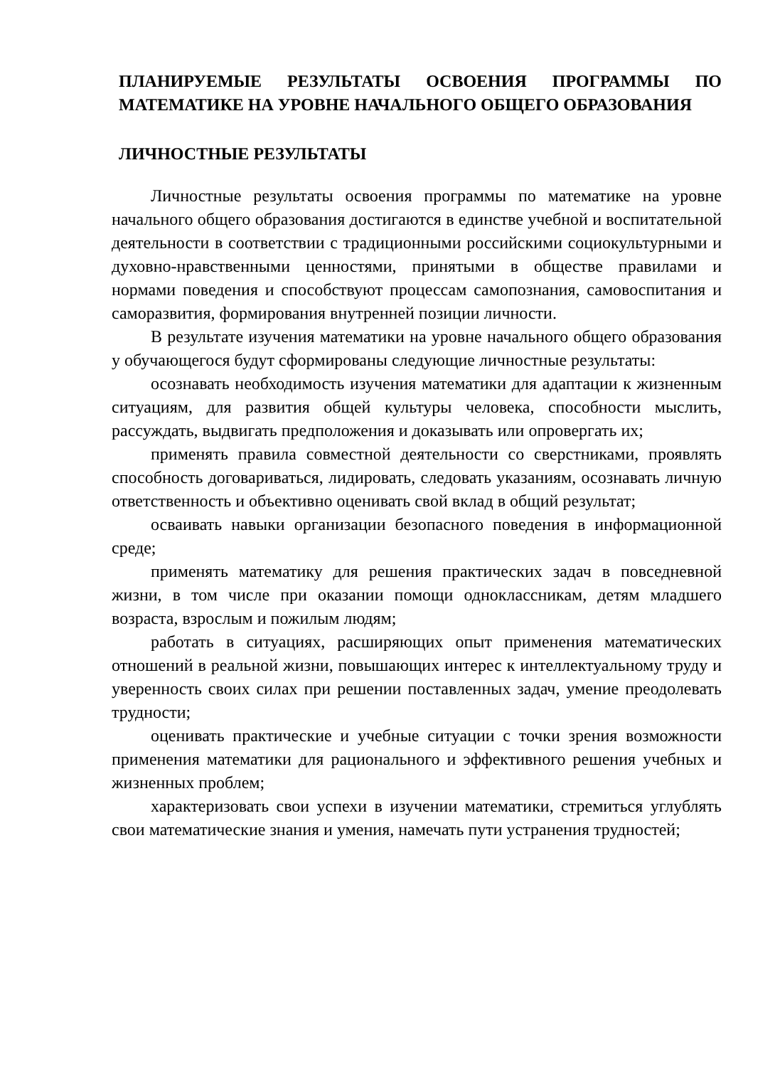ПЛАНИРУЕМЫЕ РЕЗУЛЬТАТЫ ОСВОЕНИЯ ПРОГРАММЫ ПО МАТЕМАТИКЕ НА УРОВНЕ НАЧАЛЬНОГО ОБЩЕГО ОБРАЗОВАНИЯ
ЛИЧНОСТНЫЕ РЕЗУЛЬТАТЫ
Личностные результаты освоения программы по математике на уровне начального общего образования достигаются в единстве учебной и воспитательной деятельности в соответствии с традиционными российскими социокультурными и духовно-нравственными ценностями, принятыми в обществе правилами и нормами поведения и способствуют процессам самопознания, самовоспитания и саморазвития, формирования внутренней позиции личности.
В результате изучения математики на уровне начального общего образования у обучающегося будут сформированы следующие личностные результаты:
осознавать необходимость изучения математики для адаптации к жизненным ситуациям, для развития общей культуры человека, способности мыслить, рассуждать, выдвигать предположения и доказывать или опровергать их;
применять правила совместной деятельности со сверстниками, проявлять способность договариваться, лидировать, следовать указаниям, осознавать личную ответственность и объективно оценивать свой вклад в общий результат;
осваивать навыки организации безопасного поведения в информационной среде;
применять математику для решения практических задач в повседневной жизни, в том числе при оказании помощи одноклассникам, детям младшего возраста, взрослым и пожилым людям;
работать в ситуациях, расширяющих опыт применения математических отношений в реальной жизни, повышающих интерес к интеллектуальному труду и уверенность своих силах при решении поставленных задач, умение преодолевать трудности;
оценивать практические и учебные ситуации с точки зрения возможности применения математики для рационального и эффективного решения учебных и жизненных проблем;
характеризовать свои успехи в изучении математики, стремиться углублять свои математические знания и умения, намечать пути устранения трудностей;